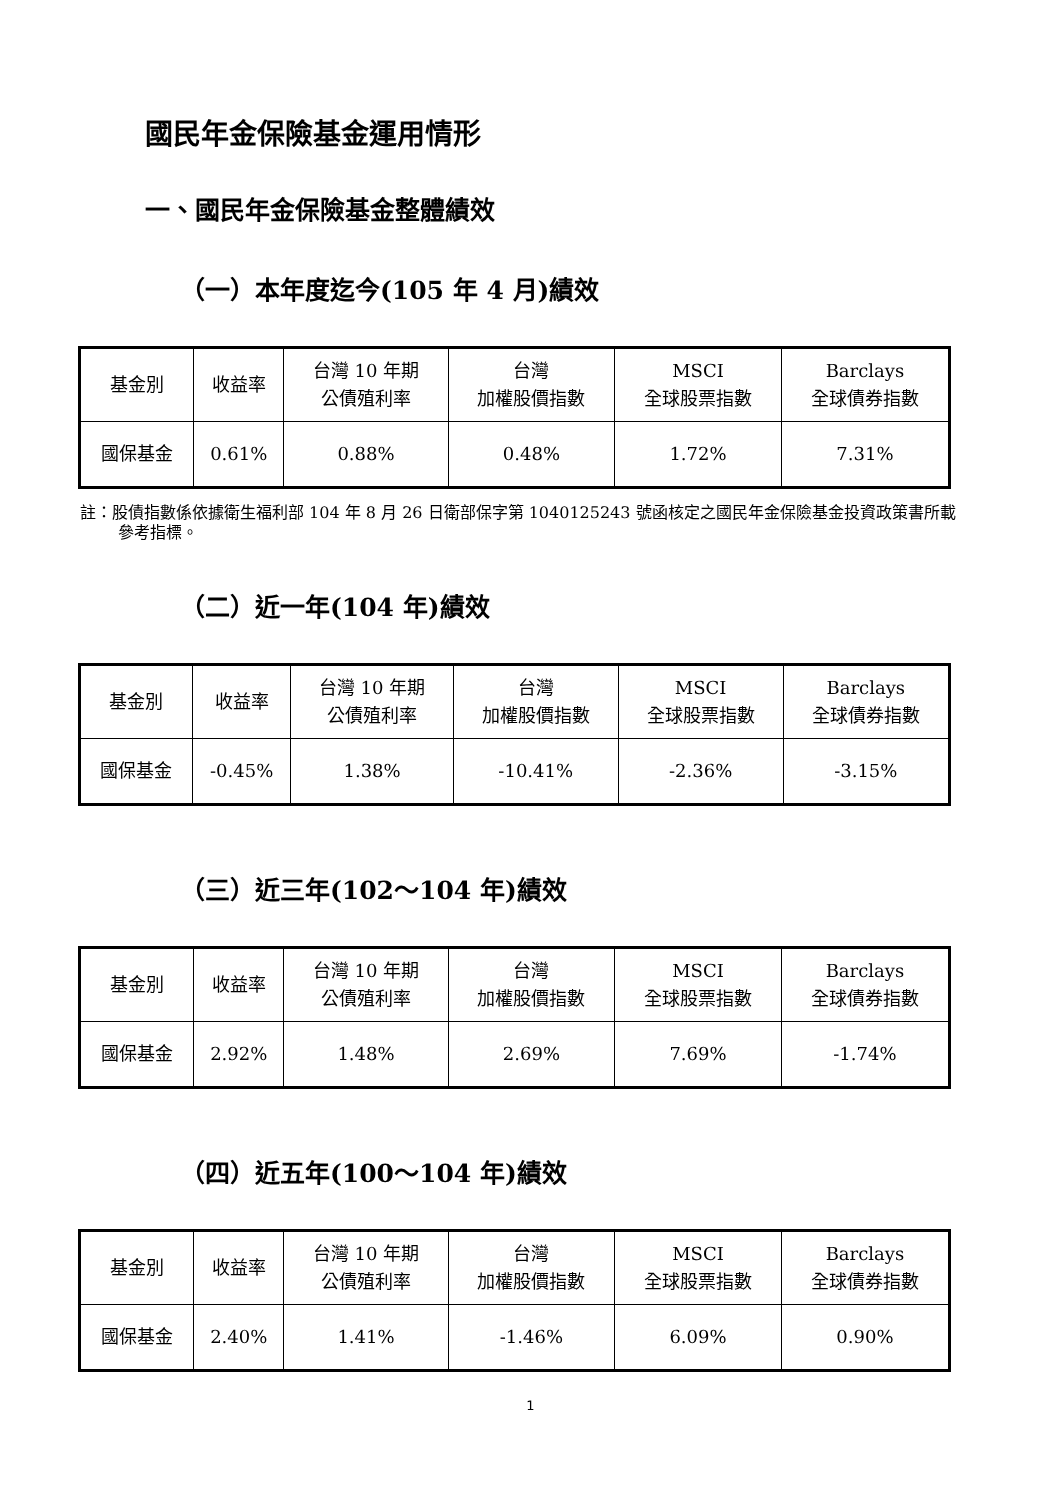國民年金保險基金運用情形
一、國民年金保險基金整體績效
（一）本年度迄今(105 年 4 月)績效
| 基金別 | 收益率 | 台灣 10 年期 公債殖利率 | 台灣 加權股價指數 | MSCI 全球股票指數 | Barclays 全球債券指數 |
| 國保基金 | 0.61% | 0.88% | 0.48% | 1.72% | 7.31% |
註：股債指數係依據衛生福利部 104 年 8 月 26 日衛部保字第 1040125243 號函核定之國民年金保險基金投資政策書所載參考指標。
（二）近一年(104 年)績效
| 基金別 | 收益率 | 台灣 10 年期 公債殖利率 | 台灣 加權股價指數 | MSCI 全球股票指數 | Barclays 全球債券指數 |
| 國保基金 | -0.45% | 1.38% | -10.41% | -2.36% | -3.15% |
（三）近三年(102～104 年)績效
| 基金別 | 收益率 | 台灣 10 年期 公債殖利率 | 台灣 加權股價指數 | MSCI 全球股票指數 | Barclays 全球債券指數 |
| 國保基金 | 2.92% | 1.48% | 2.69% | 7.69% | -1.74% |
（四）近五年(100～104 年)績效
| 基金別 | 收益率 | 台灣 10 年期 公債殖利率 | 台灣 加權股價指數 | MSCI 全球股票指數 | Barclays 全球債券指數 |
| 國保基金 | 2.40% | 1.41% | -1.46% | 6.09% | 0.90% |
1